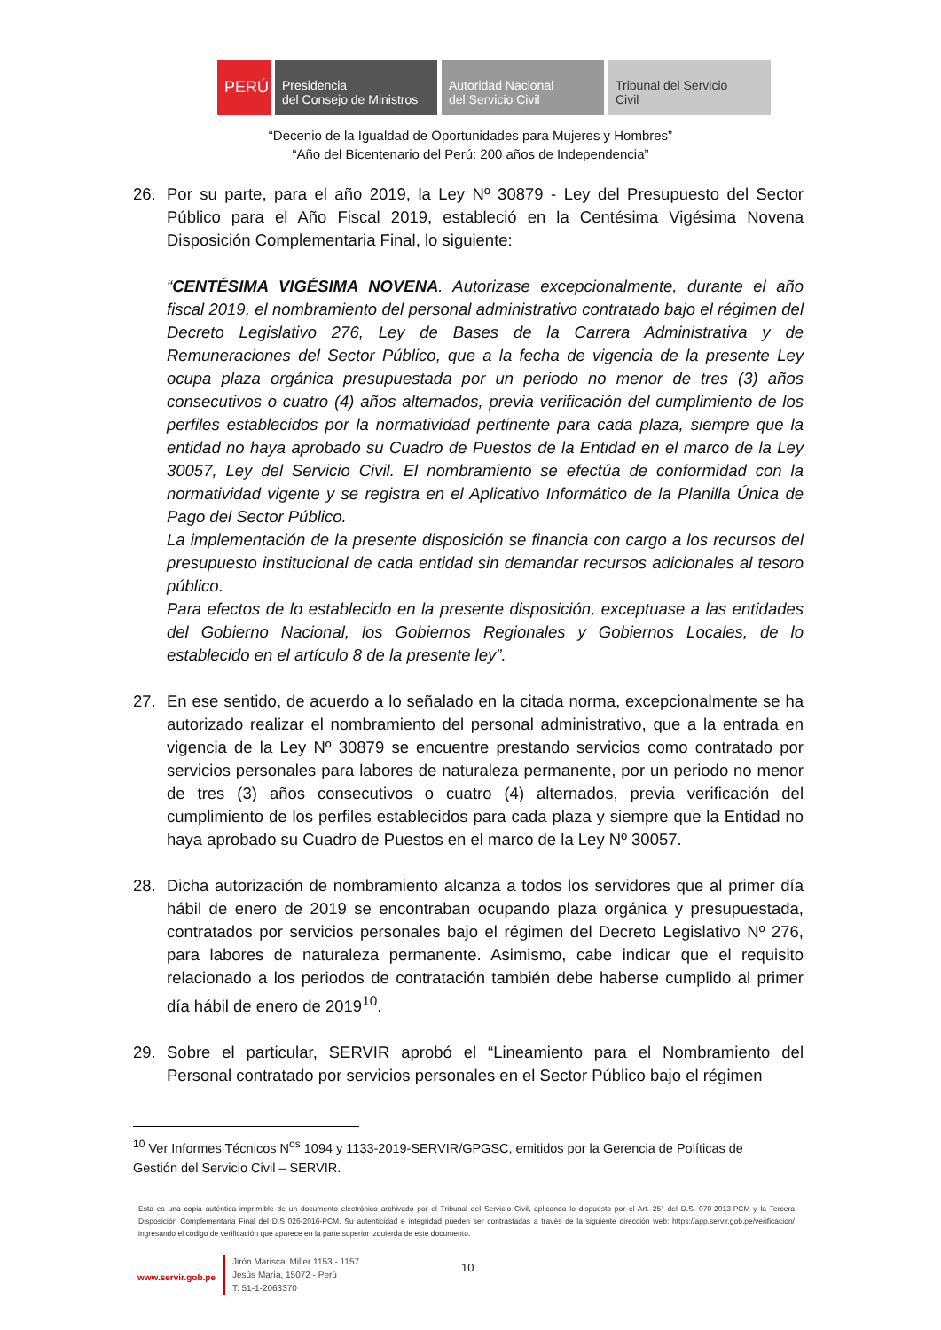PERÚ Presidencia
del Consejo de Ministros
Autoridad Nacional
del Servicio Civil
Tribunal del Servicio
Civil
“Decenio de la Igualdad de Oportunidades para Mujeres y Hombres”
“Año del Bicentenario del Perú: 200 años de Independencia”
26. Por su parte, para el año 2019, la Ley Nº 30879 - Ley del Presupuesto del Sector Público para el Año Fiscal 2019, estableció en la Centésima Vigésima Novena Disposición Complementaria Final, lo siguiente:
“CENTÉSIMA VIGÉSIMA NOVENA. Autorizase excepcionalmente, durante el año fiscal 2019, el nombramiento del personal administrativo contratado bajo el régimen del Decreto Legislativo 276, Ley de Bases de la Carrera Administrativa y de Remuneraciones del Sector Público, que a la fecha de vigencia de la presente Ley ocupa plaza orgánica presupuestada por un periodo no menor de tres (3) años consecutivos o cuatro (4) años alternados, previa verificación del cumplimiento de los perfiles establecidos por la normatividad pertinente para cada plaza, siempre que la entidad no haya aprobado su Cuadro de Puestos de la Entidad en el marco de la Ley 30057, Ley del Servicio Civil. El nombramiento se efectúa de conformidad con la normatividad vigente y se registra en el Aplicativo Informático de la Planilla Única de Pago del Sector Público.
La implementación de la presente disposición se financia con cargo a los recursos del presupuesto institucional de cada entidad sin demandar recursos adicionales al tesoro público.
Para efectos de lo establecido en la presente disposición, exceptuase a las entidades del Gobierno Nacional, los Gobiernos Regionales y Gobiernos Locales, de lo establecido en el artículo 8 de la presente ley”.
27. En ese sentido, de acuerdo a lo señalado en la citada norma, excepcionalmente se ha autorizado realizar el nombramiento del personal administrativo, que a la entrada en vigencia de la Ley Nº 30879 se encuentre prestando servicios como contratado por servicios personales para labores de naturaleza permanente, por un periodo no menor de tres (3) años consecutivos o cuatro (4) alternados, previa verificación del cumplimiento de los perfiles establecidos para cada plaza y siempre que la Entidad no haya aprobado su Cuadro de Puestos en el marco de la Ley Nº 30057.
28. Dicha autorización de nombramiento alcanza a todos los servidores que al primer día hábil de enero de 2019 se encontraban ocupando plaza orgánica y presupuestada, contratados por servicios personales bajo el régimen del Decreto Legislativo Nº 276, para labores de naturaleza permanente. Asimismo, cabe indicar que el requisito relacionado a los periodos de contratación también debe haberse cumplido al primer día hábil de enero de 2019<sup>10</sup>.
29. Sobre el particular, SERVIR aprobó el “Lineamiento para el Nombramiento del Personal contratado por servicios personales en el Sector Público bajo el régimen
<sup>10</sup> Ver Informes Técnicos N<sup>os</sup> 1094 y 1133-2019-SERVIR/GPGSC, emitidos por la Gerencia de Políticas de Gestión del Servicio Civil – SERVIR.
Esta es una copia auténtica imprimible de un documento electrónico archivado por el Tribunal del Servicio Civil, aplicando lo dispuesto por el Art. 25° del D.S. 070-2013-PCM y la Tercera Disposición Complementaria Final del D.S 026-2016-PCM. Su autenticidad e integridad pueden ser contrastadas a través de la siguiente dirección web: https://app.servir.gob.pe/verificacion/ ingresando el código de verificación que aparece en la parte superior izquierda de este documento.
www.servir.gob.pe
Jirón Mariscal Miller 1153 - 1157
Jesús María, 15072 - Perú
T: 51-1-2063370
10